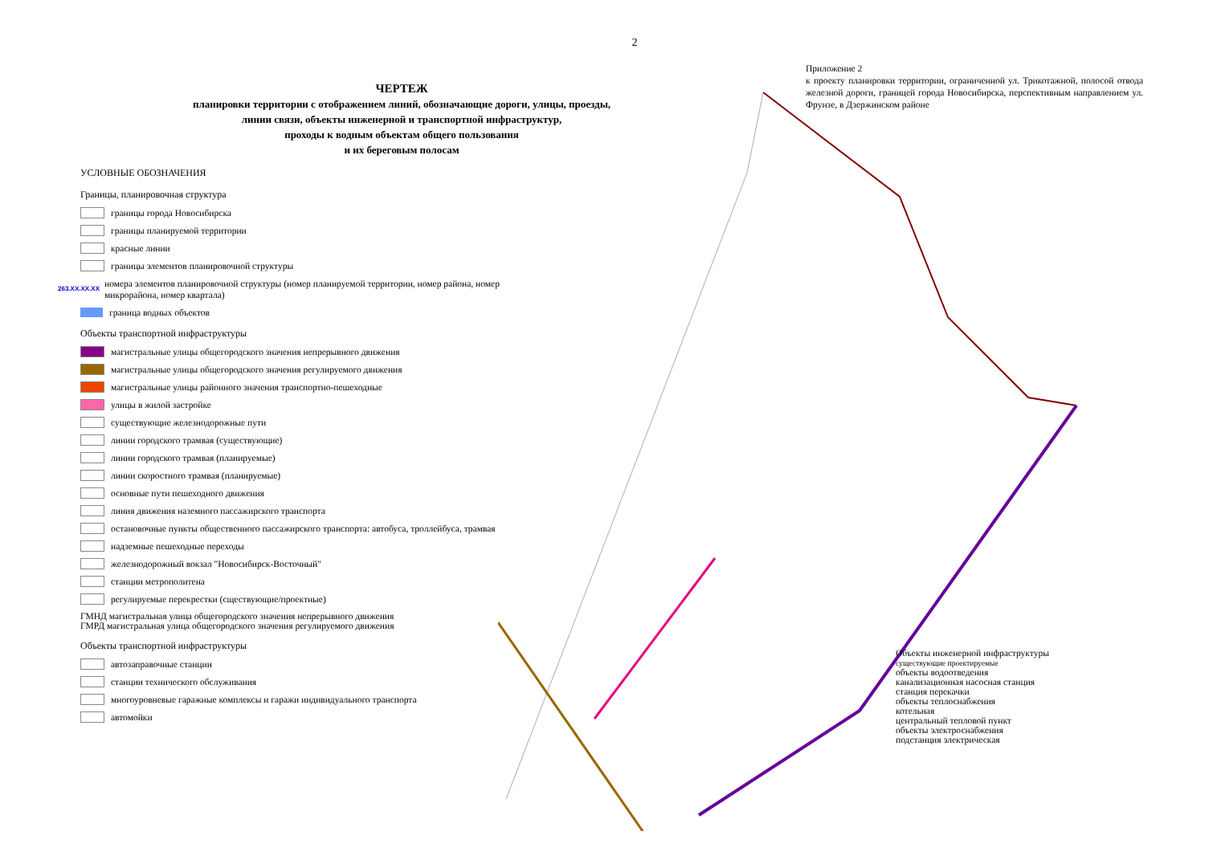2
Приложение 2
к проекту планировки территории, ограниченной ул. Трикотажной, полосой отвода железной дороги, границей города Новосибирска, перспективным направлением ул. Фрунзе, в Дзержинском районе
ЧЕРТЕЖ
планировки территории с отображением линий, обозначающие дороги, улицы, проезды,
линии связи, объекты инженерной и транспортной инфраструктур,
проходы к водным объектам общего пользования
и их береговым полосам
УСЛОВНЫЕ ОБОЗНАЧЕНИЯ
Границы, планировочная структура
границы города Новосибирска
границы планируемой территории
красные линии
границы элементов планировочной структуры
263.XX.XX.XX номера элементов планировочной структуры (номер планируемой территории, номер района, номер микрорайона, номер квартала)
граница водных объектов
Объекты транспортной инфраструктуры
магистральные улицы общегородского значения непрерывного движения
магистральные улицы общегородского значения регулируемого движения
магистральные улицы районного значения транспортно-пешеходные
улицы в жилой застройке
существующие железнодорожные пути
линии городского трамвая (существующие)
линии городского трамвая (планируемые)
линии скоростного трамвая (планируемые)
основные пути пешеходного движения
линия движения наземного пассажирского транспорта
остановочные пункты общественного пассажирского транспорта: автобуса, троллейбуса, трамвая
надземные пешеходные переходы
железнодорожный вокзал "Новосибирск-Восточный"
станции метрополитена
регулируемые перекрестки (сществующие/проектные)
ГМНД магистральная улица общегородского значения непрерывного движения
ГМРД магистральная улица общегородского значения регулируемого движения
Объекты транспортной инфраструктуры
автозаправочные станции
станции технического обслуживания
многоуровневые гаражные комплексы и гаражи индивидуального транспорта
автомойки
Объекты инженерной инфраструктуры
существующие проектируемые
объекты водоотведения
канализационная насосная станция
станция перекачки
объекты теплоснабжения
котельная
центральный тепловой пункт
объекты электроснабжения
подстанция электрическая